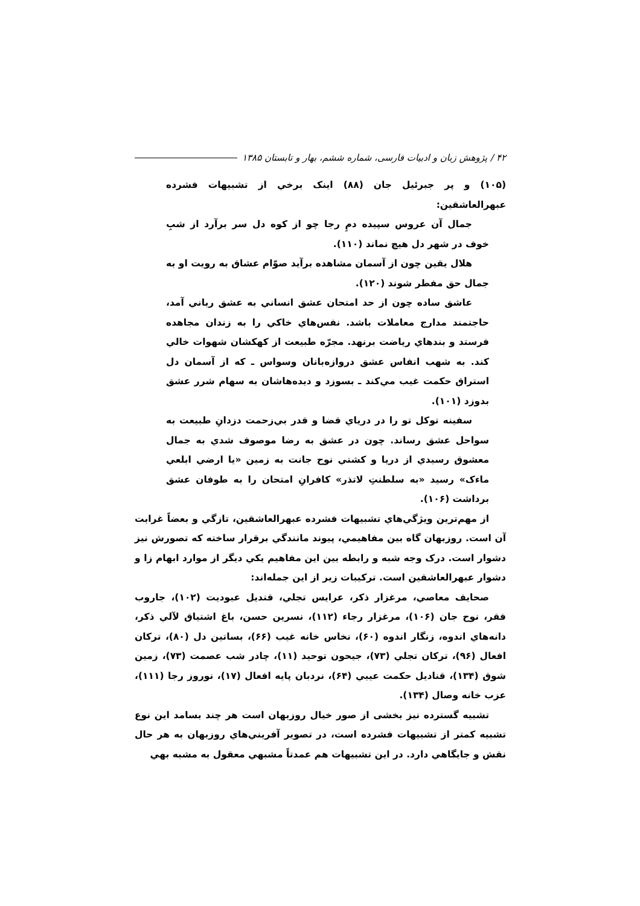۴۲ / پژوهش زبان و ادبیات فارسی، شماره ششم، بهار و تابستان ۱۳۸۵
(۱۰۵) و پر جبرئیل جان (۸۸) اینک برخي از تشبیهات فشرده عبهرالعاشقین:
جمال آن عروس سپیده دمِ رجا چو از کوه دل سر برآرد از شبِ خوف در شهر دل هیچ نماند (۱۱۰).
هلال یقین چون از آسمان مشاهده برآید صوّام عشاق به رویت او به جمال حق مفطر شوند (۱۲۰).
عاشق ساده چون از حد امتحان عشق انساني به عشق رباني آمد، حاجتمند مدارج معاملات باشد. نفس‌هاي خاکي را به زندان مجاهده فرستد و بندهاي ریاضت برنهد. مجرّه طبیعت از کهکشان شهوات خالي کند. به شهب انفاس عشق دروازه‌بانان وسواس ـ که از آسمان دل استراق حکمت غیب مي‌کند ـ بسوزد و دیده‌هاشان به سهام شرر عشق بدوزد (۱۰۱).
سفینه توکل تو را در دریاي قضا و قدر بي‌زحمت دزدانِ طبیعت به سواحل عشق رساند. چون در عشق به رضا موصوف شدي به جمال معشوق رسیدي از دریا و کشتي نوح جانت به زمین «یا ارضي ابلعي ماءک» رسید «به سلطنتِ لاتذر» کافرانِ امتحان را به طوفان عشق برداشت (۱۰۶).
از مهم‌ترین ویژگي‌هاي تشبیهات فشرده عبهرالعاشقین، تازگي و بعضاً غرابت آن است. روزبهان گاه بین مفاهیمي، پیوند مانندگي برقرار ساخته که تصورش نیز دشوار است. درک وجه شبه و رابطه بین این مفاهیم یکي دیگر از موارد ابهام زا و دشوار عبهرالعاشقین است. ترکیبات زیر از این جمله‌اند:
صحایف معاصي، مرغزار ذکر، عرایس تجلي، قندیل عبودیت (۱۰۲)، جاروب فقر، نوح جان (۱۰۶)، مرغزار رجاء (۱۱۲)، نسرین حسن، باغ اشتیاق لآلي ذکر، دانه‌هاي اندوه، زنگار اندوه (۶۰)، نخاس خانه غیب (۶۶)، بساتین دل (۸۰)، ترکان افعال (۹۶)، ترکان تجلي (۷۳)، جیحون توحید (۱۱)، چادر شب عصمت (۷۳)، زمین شوق (۱۳۴)، قنادیل حکمت عیبي (۶۴)، نردبان پایه افعال (۱۷)، نوروز رجا (۱۱۱)، عزب خانه وصال (۱۳۴).
تشبیه گسترده نیز بخشی از صور خیال روزبهان است هر چند بسامد این نوع تشبیه کمتر از تشبیهات فشرده است، در تصویر آفریني‌هاي روزبهان به هر حال نقش و جایگاهي دارد. در این تشبیهات هم عمدتاً مشبهي معقول به مشبه بهي